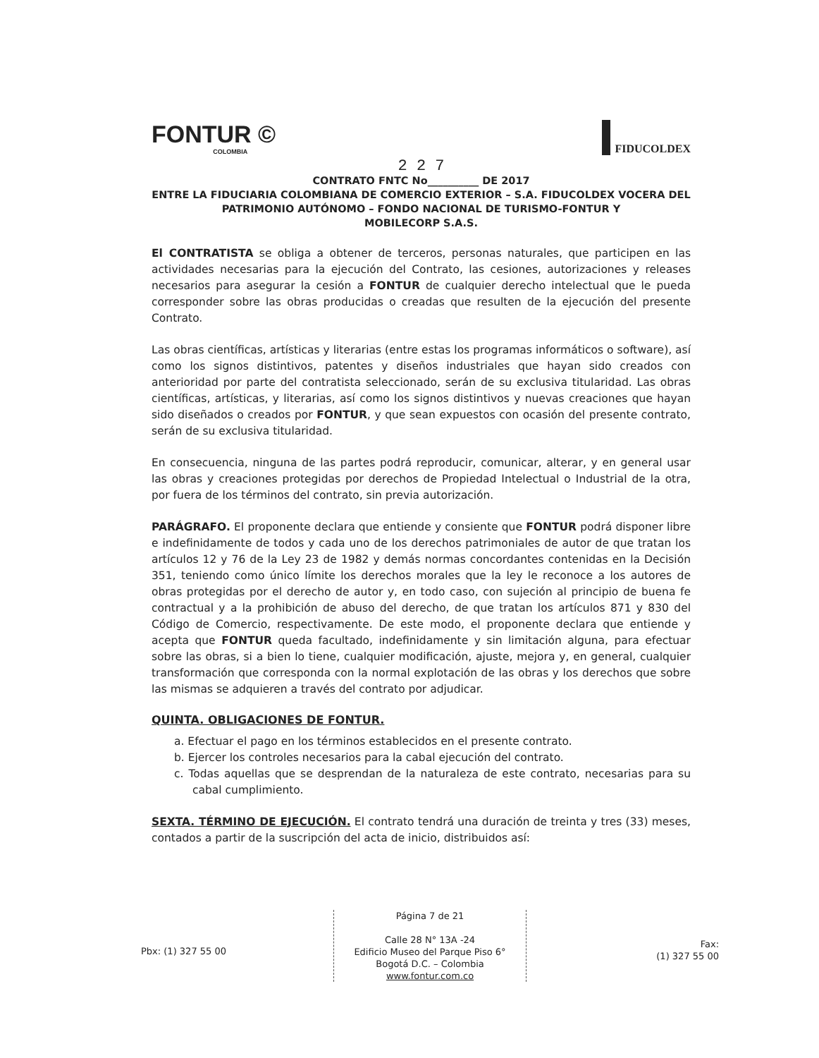FONTUR ©
COLOMBIA
FIDUCOLDEX
2 2 7
CONTRATO FNTC No__________ DE 2017
ENTRE LA FIDUCIARIA COLOMBIANA DE COMERCIO EXTERIOR – S.A. FIDUCOLDEX VOCERA DEL PATRIMONIO AUTÓNOMO – FONDO NACIONAL DE TURISMO-FONTUR Y
MOBILECORP S.A.S.
El CONTRATISTA se obliga a obtener de terceros, personas naturales, que participen en las actividades necesarias para la ejecución del Contrato, las cesiones, autorizaciones y releases necesarios para asegurar la cesión a FONTUR de cualquier derecho intelectual que le pueda corresponder sobre las obras producidas o creadas que resulten de la ejecución del presente Contrato.
Las obras científicas, artísticas y literarias (entre estas los programas informáticos o software), así como los signos distintivos, patentes y diseños industriales que hayan sido creados con anterioridad por parte del contratista seleccionado, serán de su exclusiva titularidad. Las obras científicas, artísticas, y literarias, así como los signos distintivos y nuevas creaciones que hayan sido diseñados o creados por FONTUR, y que sean expuestos con ocasión del presente contrato, serán de su exclusiva titularidad.
En consecuencia, ninguna de las partes podrá reproducir, comunicar, alterar, y en general usar las obras y creaciones protegidas por derechos de Propiedad Intelectual o Industrial de la otra, por fuera de los términos del contrato, sin previa autorización.
PARÁGRAFO. El proponente declara que entiende y consiente que FONTUR podrá disponer libre e indefinidamente de todos y cada uno de los derechos patrimoniales de autor de que tratan los artículos 12 y 76 de la Ley 23 de 1982 y demás normas concordantes contenidas en la Decisión 351, teniendo como único límite los derechos morales que la ley le reconoce a los autores de obras protegidas por el derecho de autor y, en todo caso, con sujeción al principio de buena fe contractual y a la prohibición de abuso del derecho, de que tratan los artículos 871 y 830 del Código de Comercio, respectivamente. De este modo, el proponente declara que entiende y acepta que FONTUR queda facultado, indefinidamente y sin limitación alguna, para efectuar sobre las obras, si a bien lo tiene, cualquier modificación, ajuste, mejora y, en general, cualquier transformación que corresponda con la normal explotación de las obras y los derechos que sobre las mismas se adquieren a través del contrato por adjudicar.
QUINTA. OBLIGACIONES DE FONTUR.
a. Efectuar el pago en los términos establecidos en el presente contrato.
b. Ejercer los controles necesarios para la cabal ejecución del contrato.
c. Todas aquellas que se desprendan de la naturaleza de este contrato, necesarias para su cabal cumplimiento.
SEXTA. TÉRMINO DE EJECUCIÓN. El contrato tendrá una duración de treinta y tres (33) meses, contados a partir de la suscripción del acta de inicio, distribuidos así:
Pbx: (1) 327 55 00
Página 7 de 21
Calle 28 N° 13A -24
Edificio Museo del Parque Piso 6°
Bogotá D.C. – Colombia
www.fontur.com.co
Fax:
(1) 327 55 00